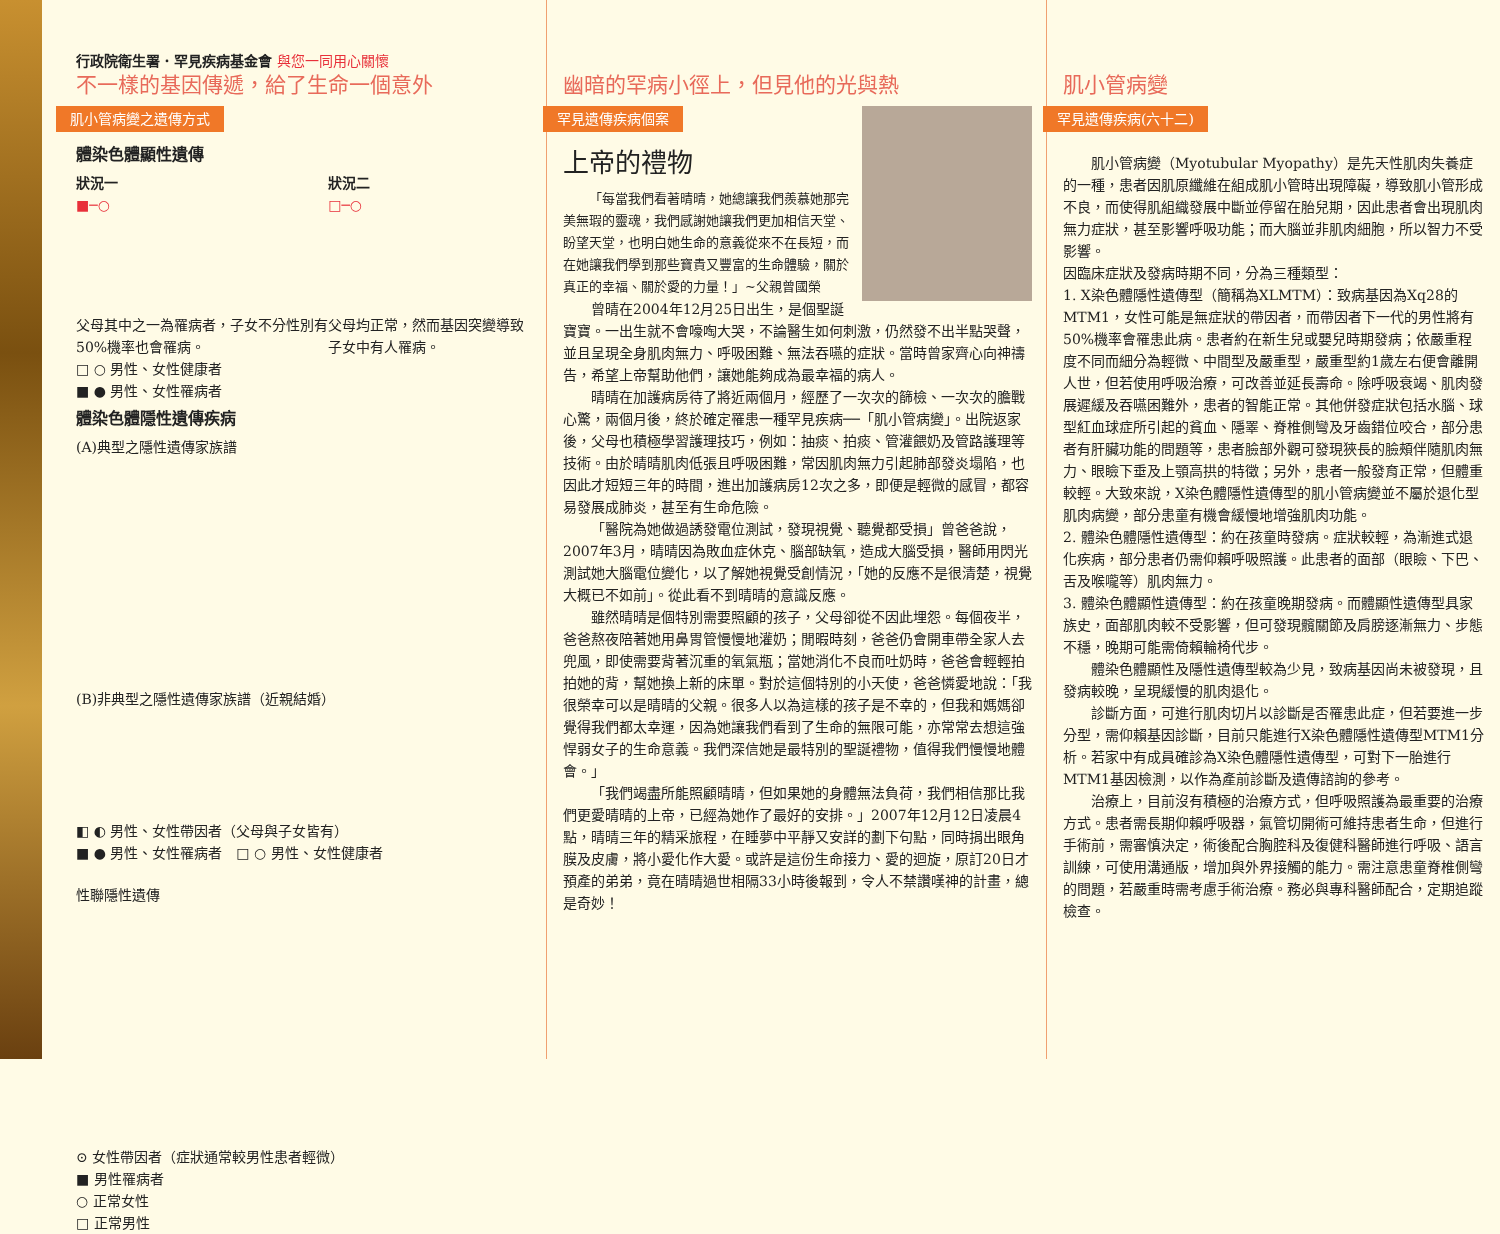行政院衛生署．罕見疾病基金會 與您一同用心關懷
不一樣的基因傳遞，給了生命一個意外
肌小管病變之遺傳方式
體染色體顯性遺傳
狀況一
■─○
父母其中之一為罹病者，子女不分性別有50%機率也會罹病。
狀況二
□─○
父母均正常，然而基因突變導致子女中有人罹病。
□ ○ 男性、女性健康者
■ ● 男性、女性罹病者
體染色體隱性遺傳疾病
(A)典型之隱性遺傳家族譜
(B)非典型之隱性遺傳家族譜（近親結婚）
◧ ◐ 男性、女性帶因者（父母與子女皆有）
■ ● 男性、女性罹病者　□ ○ 男性、女性健康者
性聯隱性遺傳
⊙ 女性帶因者（症狀通常較男性患者輕微）
■ 男性罹病者
○ 正常女性
□ 正常男性
幽暗的罕病小徑上，但見他的光與熱
罕見遺傳疾病個案
上帝的禮物
「每當我們看著晴晴，她總讓我們羨慕她那完美無瑕的靈魂，我們感謝她讓我們更加相信天堂、盼望天堂，也明白她生命的意義從來不在長短，而在她讓我們學到那些寶貴又豐富的生命體驗，關於真正的幸福、關於愛的力量！」~父親曾國榮
曾晴在2004年12月25日出生，是個聖誕寶寶。一出生就不會嚎啕大哭，不論醫生如何刺激，仍然發不出半點哭聲，並且呈現全身肌肉無力、呼吸困難、無法吞嚥的症狀。當時曾家齊心向神禱告，希望上帝幫助他們，讓她能夠成為最幸福的病人。
晴晴在加護病房待了將近兩個月，經歷了一次次的篩檢、一次次的膽戰心驚，兩個月後，終於確定罹患一種罕見疾病──「肌小管病變」。出院返家後，父母也積極學習護理技巧，例如：抽痰、拍痰、管灌餵奶及管路護理等技術。由於晴晴肌肉低張且呼吸困難，常因肌肉無力引起肺部發炎塌陷，也因此才短短三年的時間，進出加護病房12次之多，即便是輕微的感冒，都容易發展成肺炎，甚至有生命危險。
「醫院為她做過誘發電位測試，發現視覺、聽覺都受損」曾爸爸說，2007年3月，晴晴因為敗血症休克、腦部缺氧，造成大腦受損，醫師用閃光測試她大腦電位變化，以了解她視覺受創情況，「她的反應不是很清楚，視覺大概已不如前」。從此看不到晴晴的意識反應。
雖然晴晴是個特別需要照顧的孩子，父母卻從不因此埋怨。每個夜半，爸爸熬夜陪著她用鼻胃管慢慢地灌奶；閒暇時刻，爸爸仍會開車帶全家人去兜風，即使需要背著沉重的氧氣瓶；當她消化不良而吐奶時，爸爸會輕輕拍拍她的背，幫她換上新的床單。對於這個特別的小天使，爸爸憐愛地說：「我很榮幸可以是晴晴的父親。很多人以為這樣的孩子是不幸的，但我和媽媽卻覺得我們都太幸運，因為她讓我們看到了生命的無限可能，亦常常去想這強悍弱女子的生命意義。我們深信她是最特別的聖誕禮物，值得我們慢慢地體會。」
「我們竭盡所能照顧晴晴，但如果她的身體無法負荷，我們相信那比我們更愛晴晴的上帝，已經為她作了最好的安排。」2007年12月12日凌晨4點，晴晴三年的精采旅程，在睡夢中平靜又安詳的劃下句點，同時捐出眼角膜及皮膚，將小愛化作大愛。或許是這份生命接力、愛的迴旋，原訂20日才預產的弟弟，竟在晴晴過世相隔33小時後報到，令人不禁讚嘆神的計畫，總是奇妙！
肌小管病變
罕見遺傳疾病(六十二)
肌小管病變（Myotubular Myopathy）是先天性肌肉失養症的一種，患者因肌原纖維在組成肌小管時出現障礙，導致肌小管形成不良，而使得肌組織發展中斷並停留在胎兒期，因此患者會出現肌肉無力症狀，甚至影響呼吸功能；而大腦並非肌肉細胞，所以智力不受影響。
因臨床症狀及發病時期不同，分為三種類型：
1. X染色體隱性遺傳型（簡稱為XLMTM）：致病基因為Xq28的MTM1，女性可能是無症狀的帶因者，而帶因者下一代的男性將有50%機率會罹患此病。患者約在新生兒或嬰兒時期發病；依嚴重程度不同而細分為輕微、中間型及嚴重型，嚴重型約1歲左右便會離開人世，但若使用呼吸治療，可改善並延長壽命。除呼吸衰竭、肌肉發展遲緩及吞嚥困難外，患者的智能正常。其他併發症狀包括水腦、球型紅血球症所引起的貧血、隱睪、脊椎側彎及牙齒錯位咬合，部分患者有肝臟功能的問題等，患者臉部外觀可發現狹長的臉頰伴隨肌肉無力、眼瞼下垂及上顎高拱的特徵；另外，患者一般發育正常，但體重較輕。大致來說，X染色體隱性遺傳型的肌小管病變並不屬於退化型肌肉病變，部分患童有機會緩慢地增強肌肉功能。
2. 體染色體隱性遺傳型：約在孩童時發病。症狀較輕，為漸進式退化疾病，部分患者仍需仰賴呼吸照護。此患者的面部（眼瞼、下巴、舌及喉嚨等）肌肉無力。
3. 體染色體顯性遺傳型：約在孩童晚期發病。而體顯性遺傳型具家族史，面部肌肉較不受影響，但可發現髖關節及肩膀逐漸無力、步態不穩，晚期可能需倚賴輪椅代步。
體染色體顯性及隱性遺傳型較為少見，致病基因尚未被發現，且發病較晚，呈現緩慢的肌肉退化。
診斷方面，可進行肌肉切片以診斷是否罹患此症，但若要進一步分型，需仰賴基因診斷，目前只能進行X染色體隱性遺傳型MTM1分析。若家中有成員確診為X染色體隱性遺傳型，可對下一胎進行MTM1基因檢測，以作為產前診斷及遺傳諮詢的參考。
治療上，目前沒有積極的治療方式，但呼吸照護為最重要的治療方式。患者需長期仰賴呼吸器，氣管切開術可維持患者生命，但進行手術前，需審慎決定，術後配合胸腔科及復健科醫師進行呼吸、語言訓練，可使用溝通版，增加與外界接觸的能力。需注意患童脊椎側彎的問題，若嚴重時需考慮手術治療。務必與專科醫師配合，定期追蹤檢查。